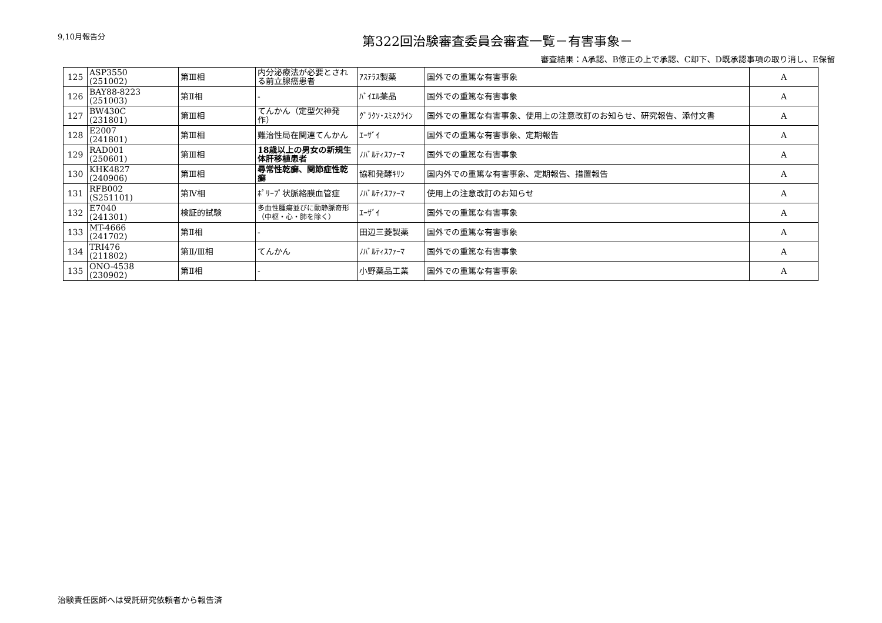9,10月報告分
第322回治験審査委員会審査一覧－有害事象－
審査結果：A承認、B修正の上で承認、C却下、D既承認事項の取り消し、E保留
| 125 | ASP3550 (251002) | 第Ⅲ相 | 内分泌療法が必要とされる前立腺癌患者 | ｱｽﾃﾗｽ製薬 | 国外での重篤な有害事象 | A |
| 126 | BAY88-8223 (251003) | 第Ⅱ相 | - | ﾊﾞｲｴﾙ薬品 | 国外での重篤な有害事象 | A |
| 127 | BW430C (231801) | 第Ⅲ相 | てんかん（定型欠神発作） | ｸﾞﾗｸｿ･ｽﾐｽｸﾗｲﾝ | 国外での重篤な有害事象、使用上の注意改訂のお知らせ、研究報告、添付文書 | A |
| 128 | E2007 (241801) | 第Ⅲ相 | 難治性局在関連てんかん | ｴｰｻﾞｲ | 国外での重篤な有害事象、定期報告 | A |
| 129 | RAD001 (250601) | 第Ⅲ相 | 18歳以上の男女の新規生体肝移植患者 | ﾉﾊﾞﾙﾃｨｽﾌｧｰﾏ | 国外での重篤な有害事象 | A |
| 130 | KHK4827 (240906) | 第Ⅲ相 | 尋常性乾癬、関節症性乾癬 | 協和発酵ｷﾘﾝ | 国内外での重篤な有害事象、定期報告、措置報告 | A |
| 131 | RFB002 (S251101) | 第Ⅳ相 | ﾎﾟﾘｰﾌﾟ状脈絡膜血管症 | ﾉﾊﾞﾙﾃｨｽﾌｧｰﾏ | 使用上の注意改訂のお知らせ | A |
| 132 | E7040 (241301) | 検証的試験 | 多血性腫瘍並びに動静脈奇形（中枢・心・肺を除く） | ｴｰｻﾞｲ | 国外での重篤な有害事象 | A |
| 133 | MT-4666 (241702) | 第Ⅱ相 | - | 田辺三菱製薬 | 国外での重篤な有害事象 | A |
| 134 | TRI476 (211802) | 第Ⅱ/Ⅲ相 | てんかん | ﾉﾊﾞﾙﾃｨｽﾌｧｰﾏ | 国外での重篤な有害事象 | A |
| 135 | ONO-4538 (230902) | 第Ⅱ相 | - | 小野薬品工業 | 国外での重篤な有害事象 | A |
治験責任医師へは受託研究依頼者から報告済